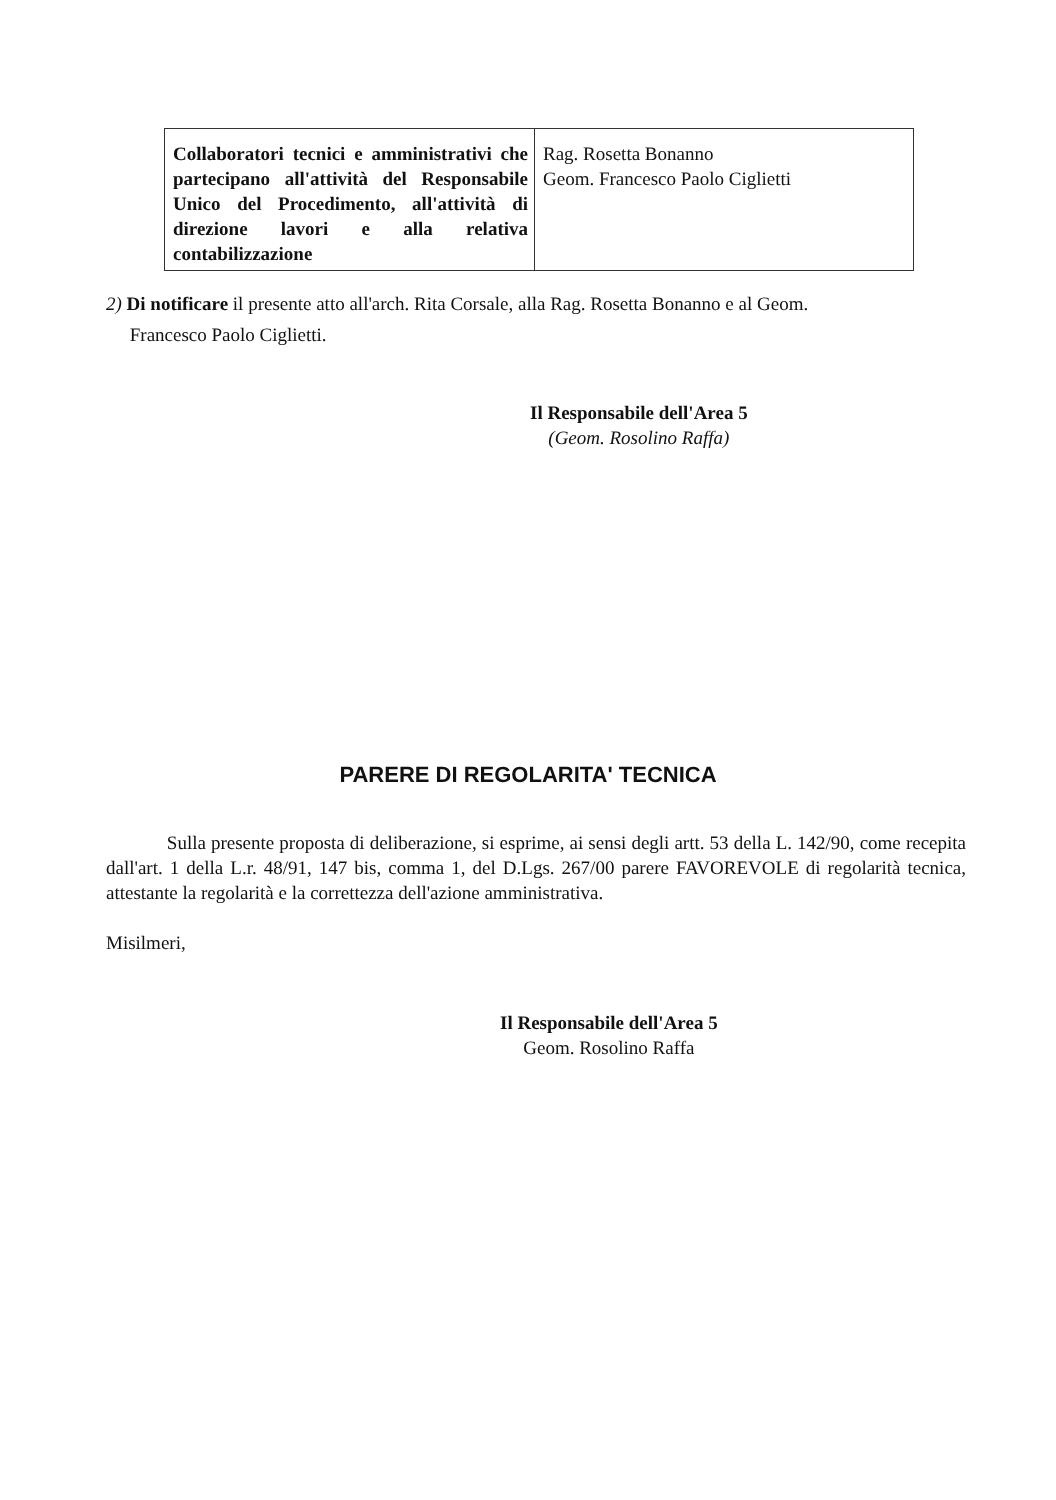| Collaboratori tecnici e amministrativi che partecipano all'attività del Responsabile Unico del Procedimento, all'attività di direzione lavori e alla relativa contabilizzazione | Rag. Rosetta Bonanno Geom. Francesco Paolo Ciglietti |
2) Di notificare il presente atto all'arch. Rita Corsale, alla Rag. Rosetta Bonanno e al Geom.
Francesco Paolo Ciglietti.
Il Responsabile dell'Area 5
(Geom. Rosolino Raffa)
PARERE DI REGOLARITA' TECNICA
Sulla presente proposta di deliberazione, si esprime, ai sensi degli artt. 53 della L. 142/90, come recepita dall'art. 1 della L.r. 48/91, 147 bis, comma 1, del D.Lgs. 267/00 parere FAVOREVOLE di regolarità tecnica, attestante la regolarità e la correttezza dell'azione amministrativa.
Misilmeri,
Il Responsabile dell'Area 5
Geom. Rosolino Raffa